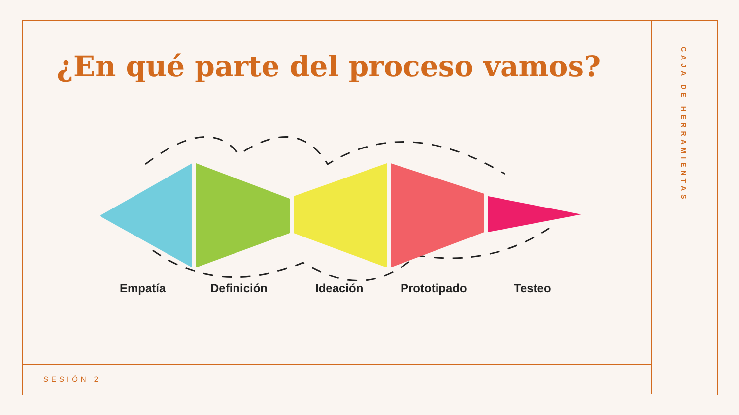¿En qué parte del proceso vamos?
Empatía Definición Ideación Prototipado Testeo
SESIÓN 2
CAJA DE HERRAMIENTAS